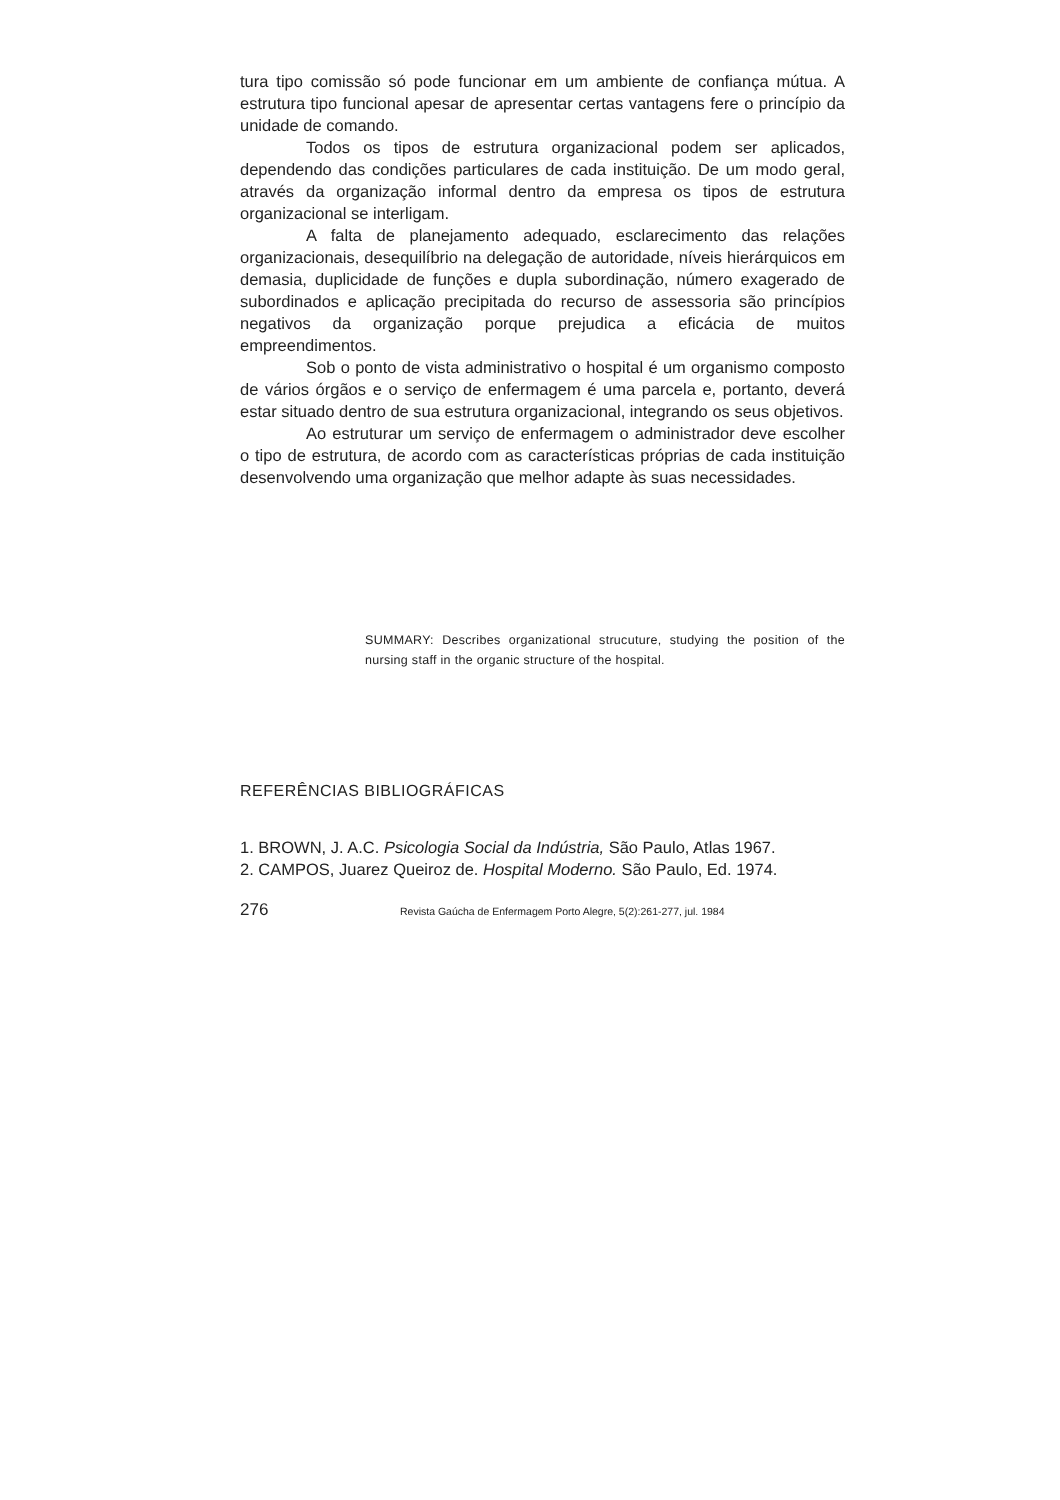tura tipo comissão só pode funcionar em um ambiente de confiança mútua. A estrutura tipo funcional apesar de apresentar certas vantagens fere o princípio da unidade de comando.
Todos os tipos de estrutura organizacional podem ser aplicados, dependendo das condições particulares de cada instituição. De um modo geral, através da organização informal dentro da empresa os tipos de estrutura organizacional se interligam.
A falta de planejamento adequado, esclarecimento das relações organizacionais, desequilíbrio na delegação de autoridade, níveis hierárquicos em demasia, duplicidade de funções e dupla subordinação, número exagerado de subordinados e aplicação precipitada do recurso de assessoria são princípios negativos da organização porque prejudica a eficácia de muitos empreendimentos.
Sob o ponto de vista administrativo o hospital é um organismo composto de vários órgãos e o serviço de enfermagem é uma parcela e, portanto, deverá estar situado dentro de sua estrutura organizacional, integrando os seus objetivos.
Ao estruturar um serviço de enfermagem o administrador deve escolher o tipo de estrutura, de acordo com as características próprias de cada instituição desenvolvendo uma organização que melhor adapte às suas necessidades.
SUMMARY: Describes organizational strucuture, studying the position of the nursing staff in the organic structure of the hospital.
REFERÊNCIAS BIBLIOGRÁFICAS
1. BROWN, J. A.C. Psicologia Social da Indústria, São Paulo, Atlas 1967.
2. CAMPOS, Juarez Queiroz de. Hospital Moderno. São Paulo, Ed. 1974.
276 Revista Gaúcha de Enfermagem Porto Alegre, 5(2):261-277, jul. 1984